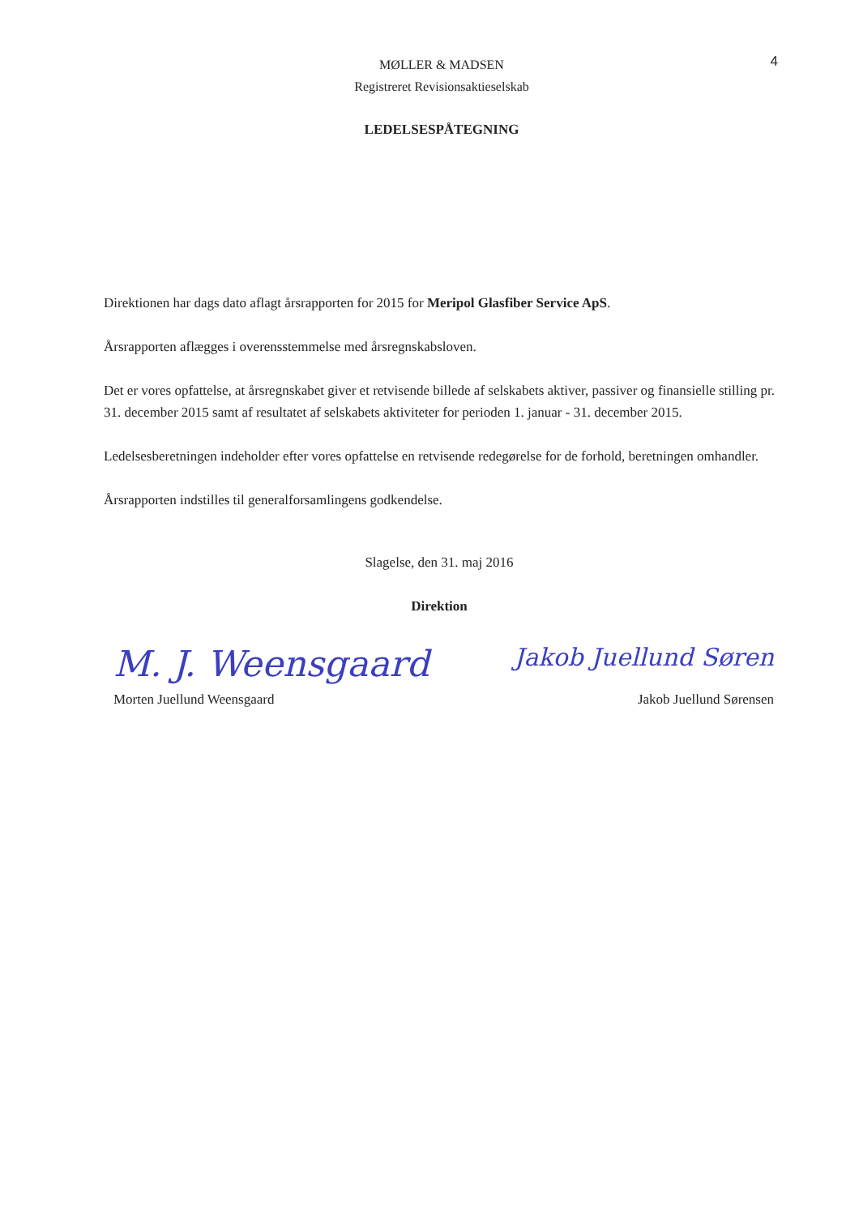MØLLER & MADSEN
Registreret Revisionsaktieselskab
4
LEDELSESPÅTEGNING
Direktionen har dags dato aflagt årsrapporten for 2015 for Meripol Glasfiber Service ApS.
Årsrapporten aflægges i overensstemmelse med årsregnskabsloven.
Det er vores opfattelse, at årsregnskabet giver et retvisende billede af selskabets aktiver, passiver og finansielle stilling pr. 31. december 2015 samt af resultatet af selskabets aktiviteter for perioden 1. januar - 31. december 2015.
Ledelsesberetningen indeholder efter vores opfattelse en retvisende redegørelse for de forhold, beretningen omhandler.
Årsrapporten indstilles til generalforsamlingens godkendelse.
Slagelse, den 31. maj 2016
Direktion
M. J. Weensgaard
Morten Juellund Weensgaard
Jakob Juellund Søren
Jakob Juellund Sørensen